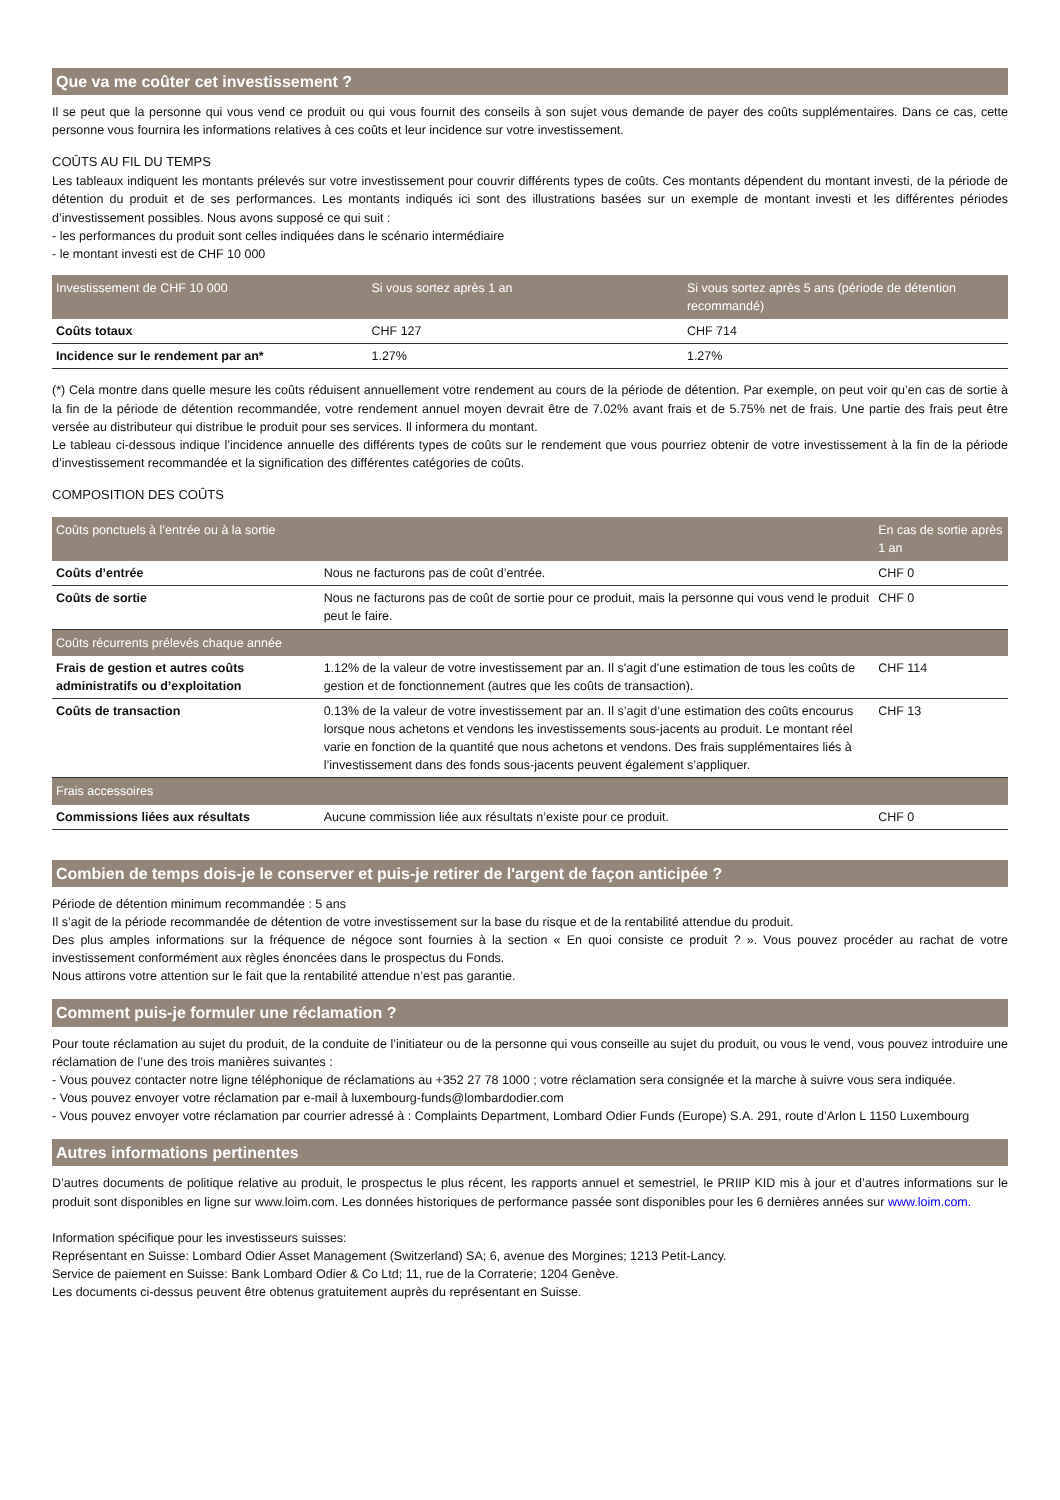Que va me coûter cet investissement ?
Il se peut que la personne qui vous vend ce produit ou qui vous fournit des conseils à son sujet vous demande de payer des coûts supplémentaires. Dans ce cas, cette personne vous fournira les informations relatives à ces coûts et leur incidence sur votre investissement.
COÛTS AU FIL DU TEMPS
Les tableaux indiquent les montants prélevés sur votre investissement pour couvrir différents types de coûts. Ces montants dépendent du montant investi, de la période de détention du produit et de ses performances. Les montants indiqués ici sont des illustrations basées sur un exemple de montant investi et les différentes périodes d’investissement possibles. Nous avons supposé ce qui suit :
- les performances du produit sont celles indiquées dans le scénario intermédiaire
- le montant investi est de CHF 10 000
| Investissement de CHF 10 000 | Si vous sortez après 1 an | Si vous sortez après 5 ans (période de détention recommandé) |
| --- | --- | --- |
| Coûts totaux | CHF 127 | CHF 714 |
| Incidence sur le rendement par an* | 1.27% | 1.27% |
(*) Cela montre dans quelle mesure les coûts réduisent annuellement votre rendement au cours de la période de détention. Par exemple, on peut voir qu’en cas de sortie à la fin de la période de détention recommandée, votre rendement annuel moyen devrait être de 7.02% avant frais et de 5.75% net de frais. Une partie des frais peut être versée au distributeur qui distribue le produit pour ses services. Il informera du montant.
Le tableau ci-dessous indique l’incidence annuelle des différents types de coûts sur le rendement que vous pourriez obtenir de votre investissement à la fin de la période d’investissement recommandée et la signification des différentes catégories de coûts.
COMPOSITION DES COÛTS
| Coûts ponctuels à l’entrée ou à la sortie | | En cas de sortie après 1 an |
| --- | --- | --- |
| Coûts d’entrée | Nous ne facturons pas de coût d’entrée. | CHF 0 |
| Coûts de sortie | Nous ne facturons pas de coût de sortie pour ce produit, mais la personne qui vous vend le produit peut le faire. | CHF 0 |
| Coûts récurrents prélevés chaque année | | |
| Frais de gestion et autres coûts administratifs ou d’exploitation | 1.12% de la valeur de votre investissement par an. Il s'agit d'une estimation de tous les coûts de gestion et de fonctionnement (autres que les coûts de transaction). | CHF 114 |
| Coûts de transaction | 0.13% de la valeur de votre investissement par an. Il s’agit d’une estimation des coûts encourus lorsque nous achetons et vendons les investissements sous-jacents au produit. Le montant réel varie en fonction de la quantité que nous achetons et vendons. Des frais supplémentaires liés à l’investissement dans des fonds sous-jacents peuvent également s’appliquer. | CHF 13 |
| Frais accessoires | | |
| Commissions liées aux résultats | Aucune commission liée aux résultats n’existe pour ce produit. | CHF 0 |
Combien de temps dois-je le conserver et puis-je retirer de l'argent de façon anticipée ?
Période de détention minimum recommandée : 5 ans
Il s’agit de la période recommandée de détention de votre investissement sur la base du risque et de la rentabilité attendue du produit.
Des plus amples informations sur la fréquence de négoce sont fournies à la section « En quoi consiste ce produit ? ». Vous pouvez procéder au rachat de votre investissement conformément aux règles énoncées dans le prospectus du Fonds.
Nous attirons votre attention sur le fait que la rentabilité attendue n’est pas garantie.
Comment puis-je formuler une réclamation ?
Pour toute réclamation au sujet du produit, de la conduite de l’initiateur ou de la personne qui vous conseille au sujet du produit, ou vous le vend, vous pouvez introduire une réclamation de l’une des trois manières suivantes :
- Vous pouvez contacter notre ligne téléphonique de réclamations au +352 27 78 1000 ; votre réclamation sera consignée et la marche à suivre vous sera indiquée.
- Vous pouvez envoyer votre réclamation par e-mail à luxembourg-funds@lombardodier.com
- Vous pouvez envoyer votre réclamation par courrier adressé à : Complaints Department, Lombard Odier Funds (Europe) S.A. 291, route d’Arlon L 1150 Luxembourg
Autres informations pertinentes
D’autres documents de politique relative au produit, le prospectus le plus récent, les rapports annuel et semestriel, le PRIIP KID mis à jour et d’autres informations sur le produit sont disponibles en ligne sur www.loim.com. Les données historiques de performance passée sont disponibles pour les 6 dernières années sur www.loim.com.
Information spécifique pour les investisseurs suisses:
Représentant en Suisse: Lombard Odier Asset Management (Switzerland) SA; 6, avenue des Morgines; 1213 Petit-Lancy.
Service de paiement en Suisse: Bank Lombard Odier & Co Ltd; 11, rue de la Corraterie; 1204 Genève.
Les documents ci-dessus peuvent être obtenus gratuitement auprès du représentant en Suisse.